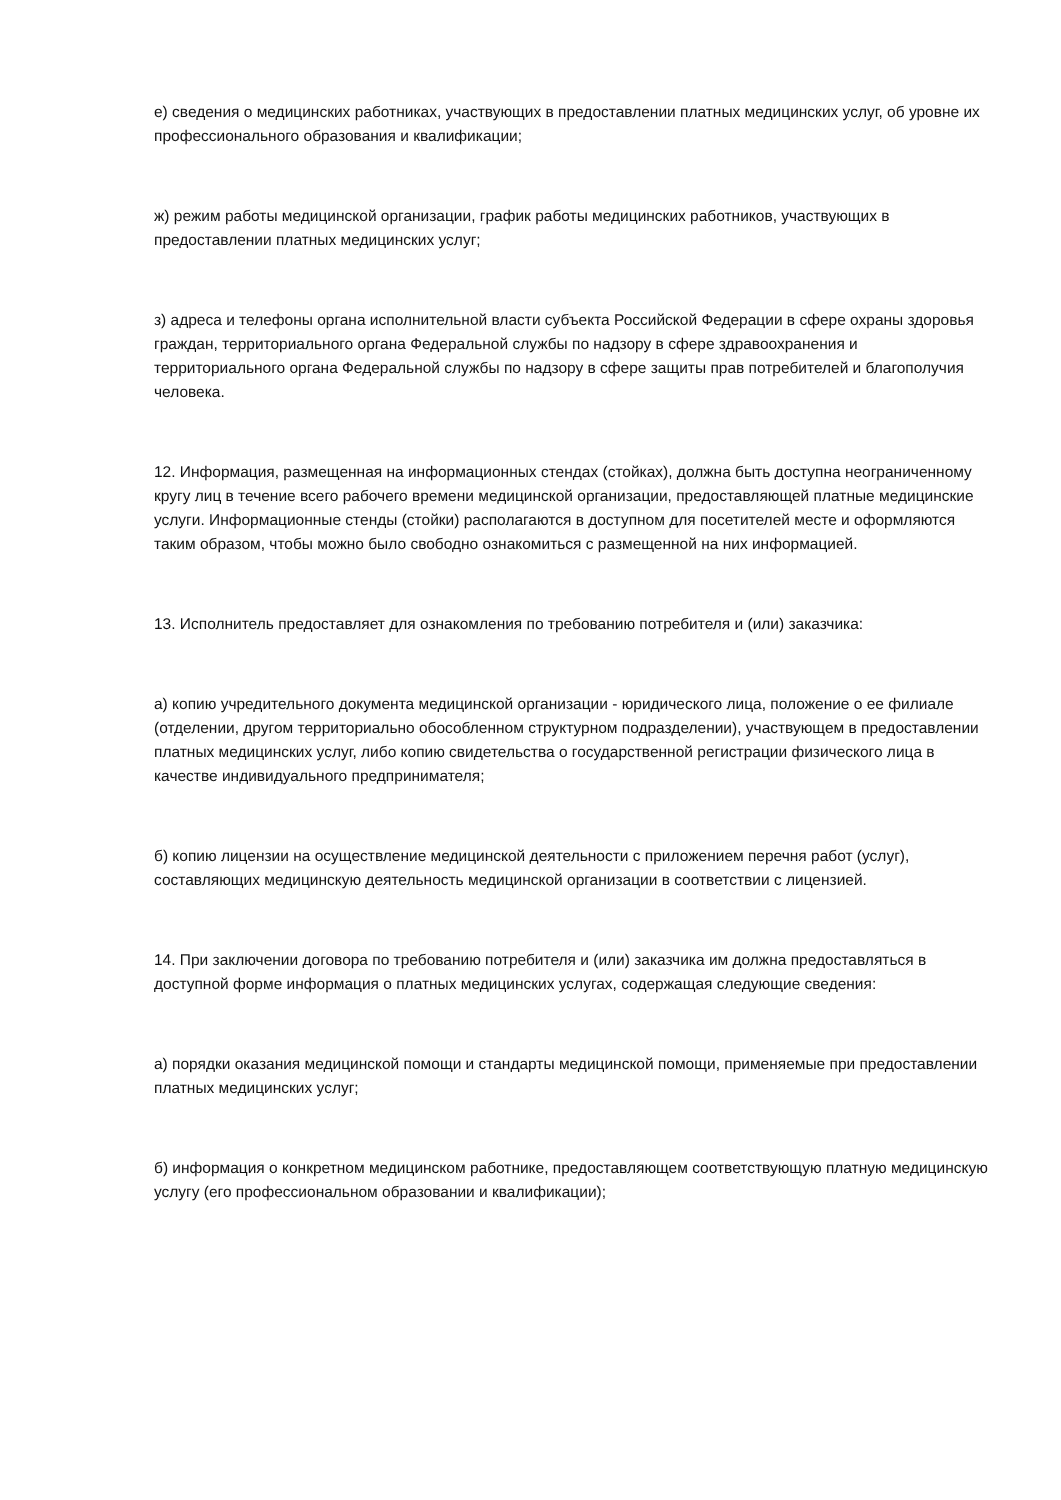е) сведения о медицинских работниках, участвующих в предоставлении платных медицинских услуг, об уровне их профессионального образования и квалификации;
ж) режим работы медицинской организации, график работы медицинских работников, участвующих в предоставлении платных медицинских услуг;
з) адреса и телефоны органа исполнительной власти субъекта Российской Федерации в сфере охраны здоровья граждан, территориального органа Федеральной службы по надзору в сфере здравоохранения и территориального органа Федеральной службы по надзору в сфере защиты прав потребителей и благополучия человека.
12. Информация, размещенная на информационных стендах (стойках), должна быть доступна неограниченному кругу лиц в течение всего рабочего времени медицинской организации, предоставляющей платные медицинские услуги. Информационные стенды (стойки) располагаются в доступном для посетителей месте и оформляются таким образом, чтобы можно было свободно ознакомиться с размещенной на них информацией.
13. Исполнитель предоставляет для ознакомления по требованию потребителя и (или) заказчика:
а) копию учредительного документа медицинской организации - юридического лица, положение о ее филиале (отделении, другом территориально обособленном структурном подразделении), участвующем в предоставлении платных медицинских услуг, либо копию свидетельства о государственной регистрации физического лица в качестве индивидуального предпринимателя;
б) копию лицензии на осуществление медицинской деятельности с приложением перечня работ (услуг), составляющих медицинскую деятельность медицинской организации в соответствии с лицензией.
14. При заключении договора по требованию потребителя и (или) заказчика им должна предоставляться в доступной форме информация о платных медицинских услугах, содержащая следующие сведения:
а) порядки оказания медицинской помощи и стандарты медицинской помощи, применяемые при предоставлении платных медицинских услуг;
б) информация о конкретном медицинском работнике, предоставляющем соответствующую платную медицинскую услугу (его профессиональном образовании и квалификации);